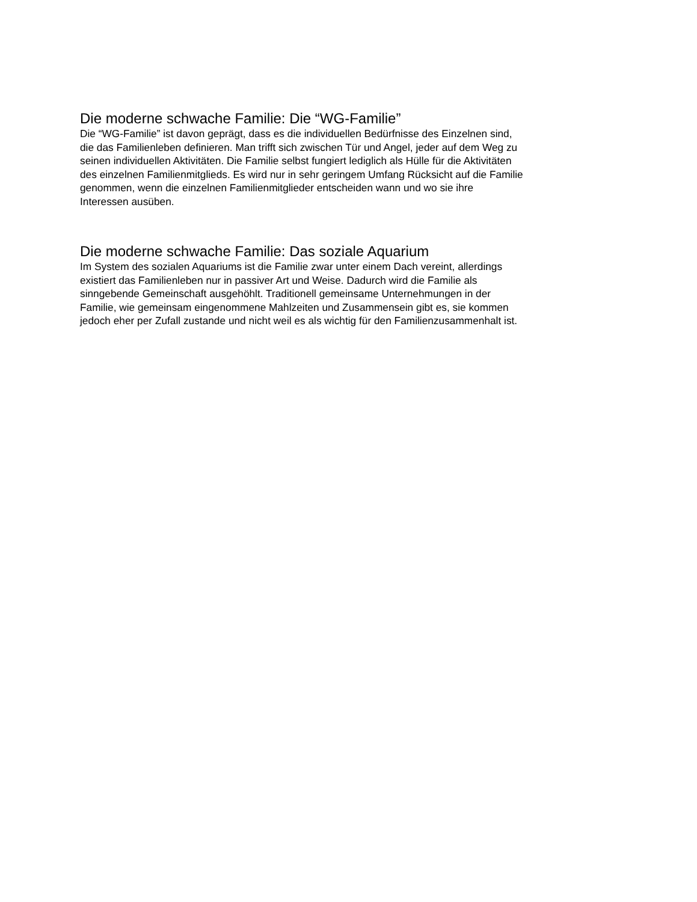Die moderne schwache Familie: Die “WG-Familie”
Die “WG-Familie” ist davon geprägt, dass es die individuellen Bedürfnisse des Einzelnen sind,
die das Familienleben definieren. Man trifft sich zwischen Tür und Angel, jeder auf dem Weg zu
seinen individuellen Aktivitäten. Die Familie selbst fungiert lediglich als Hülle für die Aktivitäten
des einzelnen Familienmitglieds. Es wird nur in sehr geringem Umfang Rücksicht auf die Familie
genommen, wenn die einzelnen Familienmitglieder entscheiden wann und wo sie ihre
Interessen ausüben.
Die moderne schwache Familie: Das soziale Aquarium
Im System des sozialen Aquariums ist die Familie zwar unter einem Dach vereint, allerdings
existiert das Familienleben nur in passiver Art und Weise. Dadurch wird die Familie als
sinngebende Gemeinschaft ausgehöhlt. Traditionell gemeinsame Unternehmungen in der
Familie, wie gemeinsam eingenommene Mahlzeiten und Zusammensein gibt es, sie kommen
jedoch eher per Zufall zustande und nicht weil es als wichtig für den Familienzusammenhalt ist.